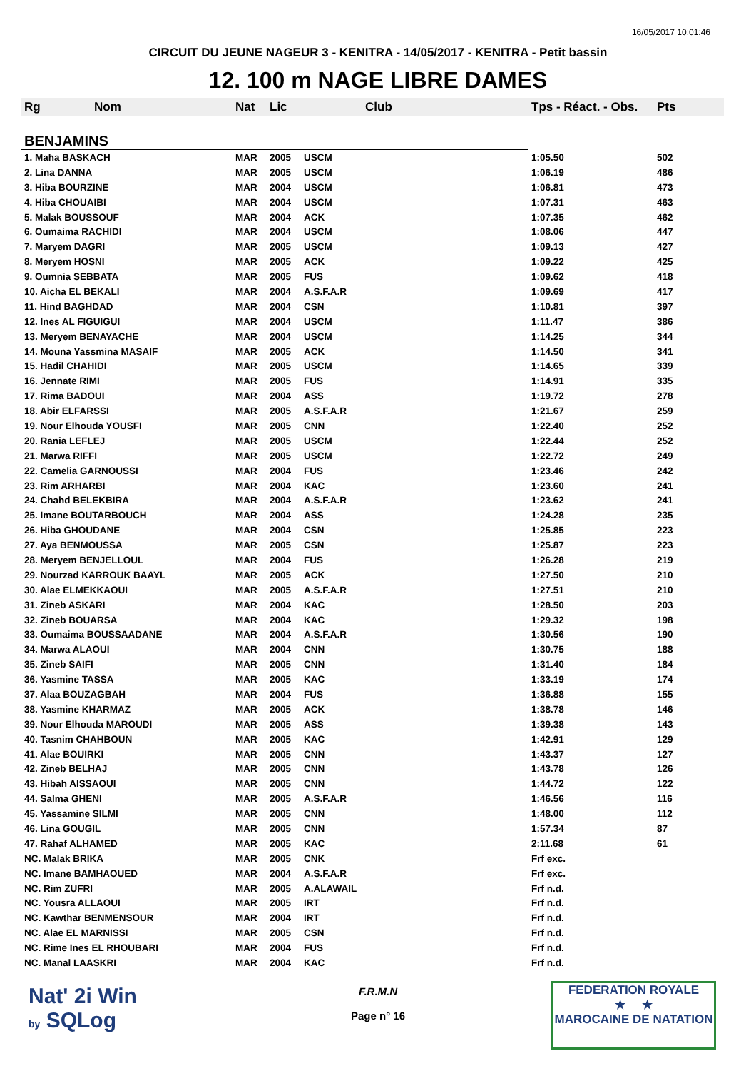16/05/2017 10:01:46
CIRCUIT DU JEUNE NAGEUR 3 - KENITRA - 14/05/2017 - KENITRA - Petit bassin
12. 100 m NAGE LIBRE DAMES
| Rg | Nom | Nat | Lic | Club | Tps - Réact. - Obs. | Pts |
| --- | --- | --- | --- | --- | --- | --- |
| BENJAMINS | | | | | | |
| 1. Maha BASKACH | | MAR | 2005 | USCM | 1:05.50 | 502 |
| 2. Lina DANNA | | MAR | 2005 | USCM | 1:06.19 | 486 |
| 3. Hiba BOURZINE | | MAR | 2004 | USCM | 1:06.81 | 473 |
| 4. Hiba CHOUAIBI | | MAR | 2004 | USCM | 1:07.31 | 463 |
| 5. Malak BOUSSOUF | | MAR | 2004 | ACK | 1:07.35 | 462 |
| 6. Oumaima RACHIDI | | MAR | 2004 | USCM | 1:08.06 | 447 |
| 7. Maryem DAGRI | | MAR | 2005 | USCM | 1:09.13 | 427 |
| 8. Meryem HOSNI | | MAR | 2005 | ACK | 1:09.22 | 425 |
| 9. Oumnia SEBBATA | | MAR | 2005 | FUS | 1:09.62 | 418 |
| 10. Aicha EL BEKALI | | MAR | 2004 | A.S.F.A.R | 1:09.69 | 417 |
| 11. Hind BAGHDAD | | MAR | 2004 | CSN | 1:10.81 | 397 |
| 12. Ines AL FIGUIGUI | | MAR | 2004 | USCM | 1:11.47 | 386 |
| 13. Meryem BENAYACHE | | MAR | 2004 | USCM | 1:14.25 | 344 |
| 14. Mouna Yassmina MASAIF | | MAR | 2005 | ACK | 1:14.50 | 341 |
| 15. Hadil CHAHIDI | | MAR | 2005 | USCM | 1:14.65 | 339 |
| 16. Jennate RIMI | | MAR | 2005 | FUS | 1:14.91 | 335 |
| 17. Rima BADOUI | | MAR | 2004 | ASS | 1:19.72 | 278 |
| 18. Abir ELFARSSI | | MAR | 2005 | A.S.F.A.R | 1:21.67 | 259 |
| 19. Nour Elhouda YOUSFI | | MAR | 2005 | CNN | 1:22.40 | 252 |
| 20. Rania LEFLEJ | | MAR | 2005 | USCM | 1:22.44 | 252 |
| 21. Marwa RIFFI | | MAR | 2005 | USCM | 1:22.72 | 249 |
| 22. Camelia GARNOUSSI | | MAR | 2004 | FUS | 1:23.46 | 242 |
| 23. Rim ARHARBI | | MAR | 2004 | KAC | 1:23.60 | 241 |
| 24. Chahd BELEKBIRA | | MAR | 2004 | A.S.F.A.R | 1:23.62 | 241 |
| 25. Imane BOUTARBOUCH | | MAR | 2004 | ASS | 1:24.28 | 235 |
| 26. Hiba GHOUDANE | | MAR | 2004 | CSN | 1:25.85 | 223 |
| 27. Aya BENMOUSSA | | MAR | 2005 | CSN | 1:25.87 | 223 |
| 28. Meryem BENJELLOUL | | MAR | 2004 | FUS | 1:26.28 | 219 |
| 29. Nourzad KARROUK BAAYL | | MAR | 2005 | ACK | 1:27.50 | 210 |
| 30. Alae ELMEKKAOUI | | MAR | 2005 | A.S.F.A.R | 1:27.51 | 210 |
| 31. Zineb ASKARI | | MAR | 2004 | KAC | 1:28.50 | 203 |
| 32. Zineb BOUARSA | | MAR | 2004 | KAC | 1:29.32 | 198 |
| 33. Oumaima BOUSSAADANE | | MAR | 2004 | A.S.F.A.R | 1:30.56 | 190 |
| 34. Marwa ALAOUI | | MAR | 2004 | CNN | 1:30.75 | 188 |
| 35. Zineb SAIFI | | MAR | 2005 | CNN | 1:31.40 | 184 |
| 36. Yasmine TASSA | | MAR | 2005 | KAC | 1:33.19 | 174 |
| 37. Alaa BOUZAGBAH | | MAR | 2004 | FUS | 1:36.88 | 155 |
| 38. Yasmine KHARMAZ | | MAR | 2005 | ACK | 1:38.78 | 146 |
| 39. Nour Elhouda MAROUDI | | MAR | 2005 | ASS | 1:39.38 | 143 |
| 40. Tasnim CHAHBOUN | | MAR | 2005 | KAC | 1:42.91 | 129 |
| 41. Alae BOUIRKI | | MAR | 2005 | CNN | 1:43.37 | 127 |
| 42. Zineb BELHAJ | | MAR | 2005 | CNN | 1:43.78 | 126 |
| 43. Hibah AISSAOUI | | MAR | 2005 | CNN | 1:44.72 | 122 |
| 44. Salma GHENI | | MAR | 2005 | A.S.F.A.R | 1:46.56 | 116 |
| 45. Yassamine SILMI | | MAR | 2005 | CNN | 1:48.00 | 112 |
| 46. Lina GOUGIL | | MAR | 2005 | CNN | 1:57.34 | 87 |
| 47. Rahaf ALHAMED | | MAR | 2005 | KAC | 2:11.68 | 61 |
| NC. Malak BRIKA | | MAR | 2005 | CNK | Frf exc. | |
| NC. Imane BAMHAOUED | | MAR | 2004 | A.S.F.A.R | Frf exc. | |
| NC. Rim ZUFRI | | MAR | 2005 | A.ALAWAIL | Frf n.d. | |
| NC. Yousra ALLAOUI | | MAR | 2005 | IRT | Frf n.d. | |
| NC. Kawthar BENMENSOUR | | MAR | 2004 | IRT | Frf n.d. | |
| NC. Alae EL MARNISSI | | MAR | 2005 | CSN | Frf n.d. | |
| NC. Rime Ines EL RHOUBARI | | MAR | 2004 | FUS | Frf n.d. | |
| NC. Manal LAASKRI | | MAR | 2004 | KAC | Frf n.d. | |
Nat' 2i Win
by SQLog
F.R.M.N
Page n° 16
FEDERATION ROYALE
★ ★
MAROCAINE DE NATATION